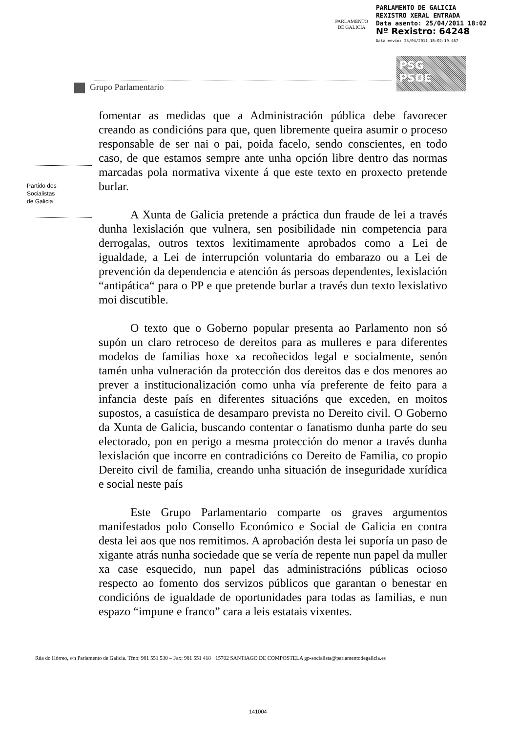PARLAMENTO
DE GALICIA
PARLAMENTO DE GALICIA
REXISTRO XERAL ENTRADA
Data asento: 25/04/2011 18:02
Nº Rexistro: 64248
Data envío: 25/04/2011 18:02:19.467
PSG
PSOE
Grupo Parlamentario
Partido dos
Socialistas
de Galicia
fomentar as medidas que a Administración pública debe favorecer creando as condicións para que, quen libremente queira asumir o proceso responsable de ser nai o pai, poida facelo, sendo conscientes, en todo caso, de que estamos sempre ante unha opción libre dentro das normas marcadas pola normativa vixente á que este texto en proxecto pretende burlar.
A Xunta de Galicia pretende a práctica dun fraude de lei a través dunha lexislación que vulnera, sen posibilidade nin competencia para derrogalas, outros textos lexitimamente aprobados como a Lei de igualdade, a Lei de interrupción voluntaria do embarazo ou a Lei de prevención da dependencia e atención ás persoas dependentes, lexislación “antipática“ para o PP e que pretende burlar a través dun texto lexislativo moi discutible.
O texto que o Goberno popular presenta ao Parlamento non só supón un claro retroceso de dereitos para as mulleres e para diferentes modelos de familias hoxe xa recoñecidos legal e socialmente, senón tamén unha vulneración da protección dos dereitos das e dos menores ao prever a institucionalización como unha vía preferente de feito para a infancia deste país en diferentes situacións que exceden, en moitos supostos, a casuística de desamparo prevista no Dereito civil. O Goberno da Xunta de Galicia, buscando contentar o fanatismo dunha parte do seu electorado, pon en perigo a mesma protección do menor a través dunha lexislación que incorre en contradicións co Dereito de Familia, co propio Dereito civil de familia, creando unha situación de inseguridade xurídica e social neste país
Este Grupo Parlamentario comparte os graves argumentos manifestados polo Consello Económico e Social de Galicia en contra desta lei aos que nos remitimos. A aprobación desta lei suporía un paso de xigante atrás nunha sociedade que se vería de repente nun papel da muller xa case esquecido, nun papel das administracións públicas ocioso respecto ao fomento dos servizos públicos que garantan o benestar en condicións de igualdade de oportunidades para todas as familias, e nun espazo “impune e franco” cara a leis estatais vixentes.
Rúa do Hórreo, s/n Parlamento de Galicia. Tfno: 981 551 530 – Fax: 981 551 418 · 15702 SANTIAGO DE COMPOSTELA gp-socialista@parlamentodegalicia.es
141004